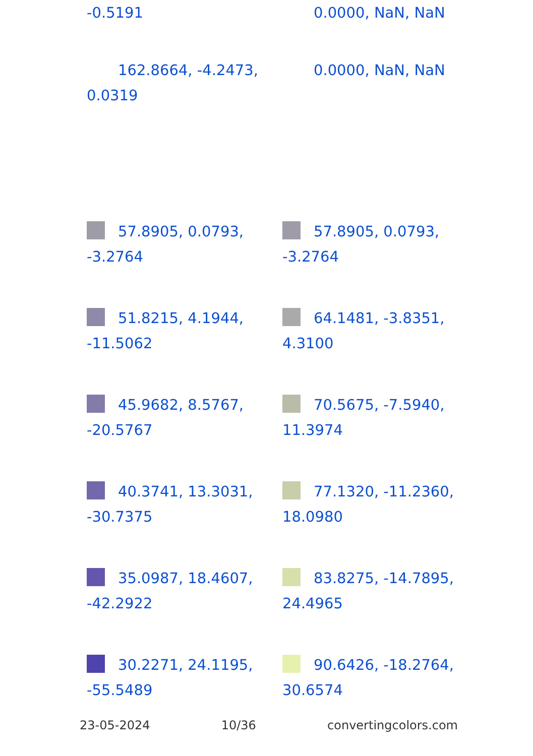-0.5191 0.0000, NaN, NaN
162.8664, -4.2473, 0.0319
0.0000, NaN, NaN
57.8905, 0.0793, -3.2764
57.8905, 0.0793, -3.2764
51.8215, 4.1944, -11.5062
64.1481, -3.8351, 4.3100
45.9682, 8.5767, -20.5767
70.5675, -7.5940, 11.3974
40.3741, 13.3031, -30.7375
77.1320, -11.2360, 18.0980
35.0987, 18.4607, -42.2922
83.8275, -14.7895, 24.4965
30.2271, 24.1195, -55.5489
90.6426, -18.2764, 30.6574
23-05-2024 10/36 convertingcolors.com